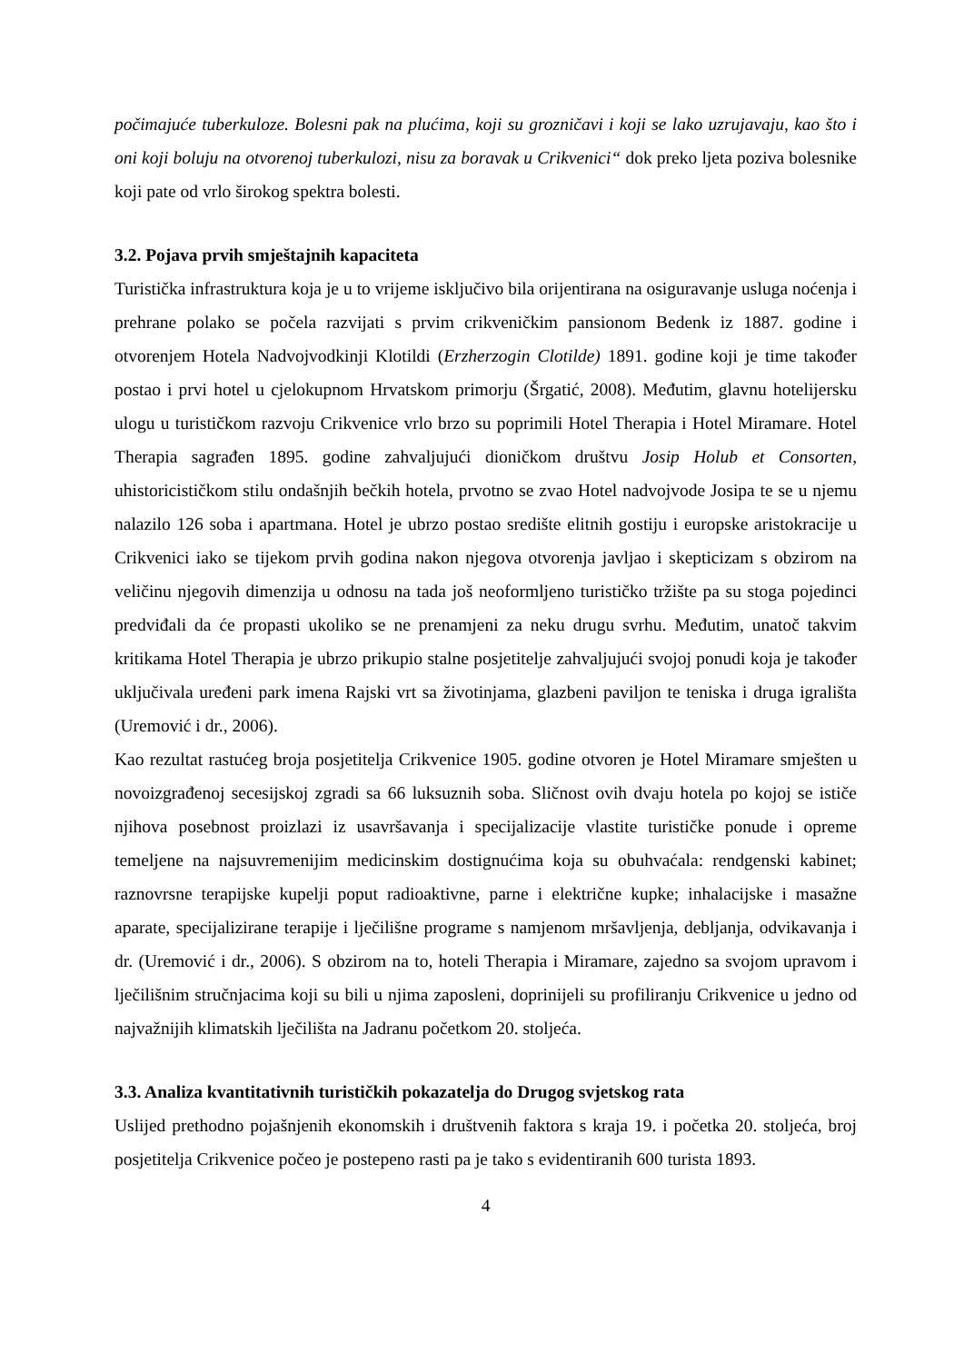počimajuće tuberkuloze. Bolesni pak na plućima, koji su grozničavi i koji se lako uzrujavaju, kao što i oni koji boluju na otvorenoj tuberkulozi, nisu za boravak u Crikvenici“ dok preko ljeta poziva bolesnike koji pate od vrlo širokog spektra bolesti.
3.2. Pojava prvih smještajnih kapaciteta
Turistička infrastruktura koja je u to vrijeme isključivo bila orijentirana na osiguravanje usluga noćenja i prehrane polako se počela razvijati s prvim crikveničkim pansionom Bedenk iz 1887. godine i otvorenjem Hotela Nadvojvodkinji Klotildi (Erzherzogin Clotilde) 1891. godine koji je time također postao i prvi hotel u cjelokupnom Hrvatskom primorju (Šrgatić, 2008). Međutim, glavnu hotelijersku ulogu u turističkom razvoju Crikvenice vrlo brzo su poprimili Hotel Therapia i Hotel Miramare. Hotel Therapia sagrađen 1895. godine zahvaljujući dioničkom društvu Josip Holub et Consorten, uhistoricističkom stilu ondašnjih bečkih hotela, prvotno se zvao Hotel nadvojvode Josipa te se u njemu nalazilo 126 soba i apartmana. Hotel je ubrzo postao središte elitnih gostiju i europske aristokracije u Crikvenici iako se tijekom prvih godina nakon njegova otvorenja javljao i skepticizam s obzirom na veličinu njegovih dimenzija u odnosu na tada još neoformljeno turističko tržište pa su stoga pojedinci predviđali da će propasti ukoliko se ne prenamjeni za neku drugu svrhu. Međutim, unatoč takvim kritikama Hotel Therapia je ubrzo prikupio stalne posjetitelje zahvaljujući svojoj ponudi koja je također uključivala uređeni park imena Rajski vrt sa životinjama, glazbeni paviljon te teniska i druga igrališta (Uremović i dr., 2006).
Kao rezultat rastućeg broja posjetitelja Crikvenice 1905. godine otvoren je Hotel Miramare smješten u novoizgrađenoj secesijskoj zgradi sa 66 luksuznih soba. Sličnost ovih dvaju hotela po kojoj se ističe njihova posebnost proizlazi iz usavršavanja i specijalizacije vlastite turističke ponude i opreme temeljene na najsuvremenijim medicinskim dostignućima koja su obuhvaćala: rendgenski kabinet; raznovrsne terapijske kupelji poput radioaktivne, parne i električne kupke; inhalacijske i masažne aparate, specijalizirane terapije i lječilišne programe s namjenom mršavljenja, debljanja, odvikavanja i dr. (Uremović i dr., 2006). S obzirom na to, hoteli Therapia i Miramare, zajedno sa svojom upravom i lječilišnim stručnjacima koji su bili u njima zaposleni, doprinijeli su profiliranju Crikvenice u jedno od najvažnijih klimatskih lječilišta na Jadranu početkom 20. stoljeća.
3.3. Analiza kvantitativnih turističkih pokazatelja do Drugog svjetskog rata
Uslijed prethodno pojašnjenih ekonomskih i društvenih faktora s kraja 19. i početka 20. stoljeća, broj posjetitelja Crikvenice počeo je postepeno rasti pa je tako s evidentiranih 600 turista 1893.
4